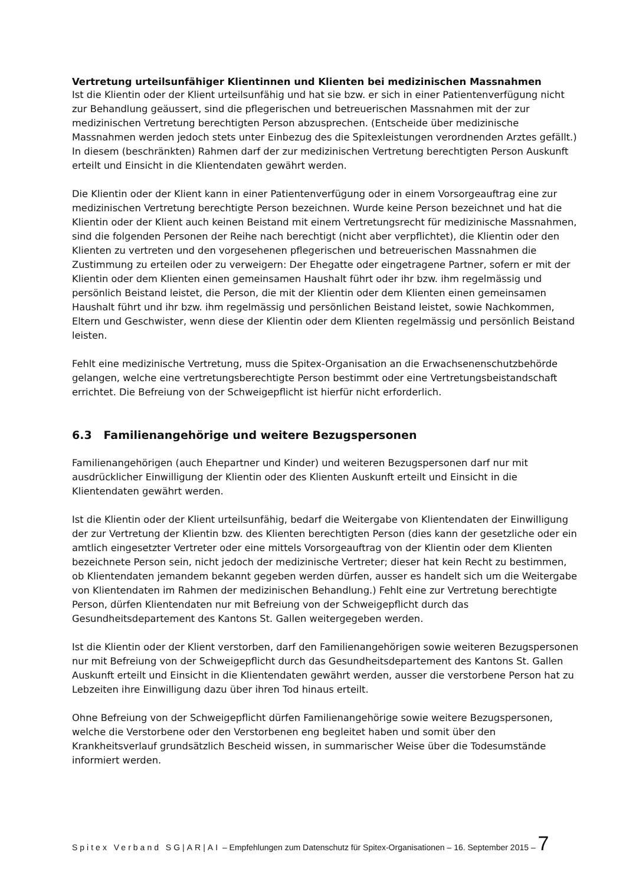Vertretung urteilsunfähiger Klientinnen und Klienten bei medizinischen Massnahmen
Ist die Klientin oder der Klient urteilsunfähig und hat sie bzw. er sich in einer Patientenverfügung nicht zur Behandlung geäussert, sind die pflegerischen und betreuerischen Massnahmen mit der zur medizinischen Vertretung berechtigten Person abzusprechen. (Entscheide über medizinische Massnahmen werden jedoch stets unter Einbezug des die Spitexleistungen verordnenden Arztes gefällt.) In diesem (beschränkten) Rahmen darf der zur medizinischen Vertretung berechtigten Person Auskunft erteilt und Einsicht in die Klientendaten gewährt werden.
Die Klientin oder der Klient kann in einer Patientenverfügung oder in einem Vorsorgeauftrag eine zur medizinischen Vertretung berechtigte Person bezeichnen. Wurde keine Person bezeichnet und hat die Klientin oder der Klient auch keinen Beistand mit einem Vertretungsrecht für medizinische Massnahmen, sind die folgenden Personen der Reihe nach berechtigt (nicht aber verpflichtet), die Klientin oder den Klienten zu vertreten und den vorgesehenen pflegerischen und betreuerischen Massnahmen die Zustimmung zu erteilen oder zu verweigern: Der Ehegatte oder eingetragene Partner, sofern er mit der Klientin oder dem Klienten einen gemeinsamen Haushalt führt oder ihr bzw. ihm regelmässig und persönlich Beistand leistet, die Person, die mit der Klientin oder dem Klienten einen gemeinsamen Haushalt führt und ihr bzw. ihm regelmässig und persönlichen Beistand leistet, sowie Nachkommen, Eltern und Geschwister, wenn diese der Klientin oder dem Klienten regelmässig und persönlich Beistand leisten.
Fehlt eine medizinische Vertretung, muss die Spitex-Organisation an die Erwachsenenschutzbehörde gelangen, welche eine vertretungsberechtigte Person bestimmt oder eine Vertretungsbeistandschaft errichtet. Die Befreiung von der Schweigepflicht ist hierfür nicht erforderlich.
6.3 Familienangehörige und weitere Bezugspersonen
Familienangehörigen (auch Ehepartner und Kinder) und weiteren Bezugspersonen darf nur mit ausdrücklicher Einwilligung der Klientin oder des Klienten Auskunft erteilt und Einsicht in die Klientendaten gewährt werden.
Ist die Klientin oder der Klient urteilsunfähig, bedarf die Weitergabe von Klientendaten der Einwilligung der zur Vertretung der Klientin bzw. des Klienten berechtigten Person (dies kann der gesetzliche oder ein amtlich eingesetzter Vertreter oder eine mittels Vorsorgeauftrag von der Klientin oder dem Klienten bezeichnete Person sein, nicht jedoch der medizinische Vertreter; dieser hat kein Recht zu bestimmen, ob Klientendaten jemandem bekannt gegeben werden dürfen, ausser es handelt sich um die Weitergabe von Klientendaten im Rahmen der medizinischen Behandlung.) Fehlt eine zur Vertretung berechtigte Person, dürfen Klientendaten nur mit Befreiung von der Schweigepflicht durch das Gesundheitsdepartement des Kantons St. Gallen weitergegeben werden.
Ist die Klientin oder der Klient verstorben, darf den Familienangehörigen sowie weiteren Bezugspersonen nur mit Befreiung von der Schweigepflicht durch das Gesundheitsdepartement des Kantons St. Gallen Auskunft erteilt und Einsicht in die Klientendaten gewährt werden, ausser die verstorbene Person hat zu Lebzeiten ihre Einwilligung dazu über ihren Tod hinaus erteilt.
Ohne Befreiung von der Schweigepflicht dürfen Familienangehörige sowie weitere Bezugspersonen, welche die Verstorbene oder den Verstorbenen eng begleitet haben und somit über den Krankheitsverlauf grundsätzlich Bescheid wissen, in summarischer Weise über die Todesumstände informiert werden.
Spitex Verband SG|AR|AI – Empfehlungen zum Datenschutz für Spitex-Organisationen – 16. September 2015 – 7